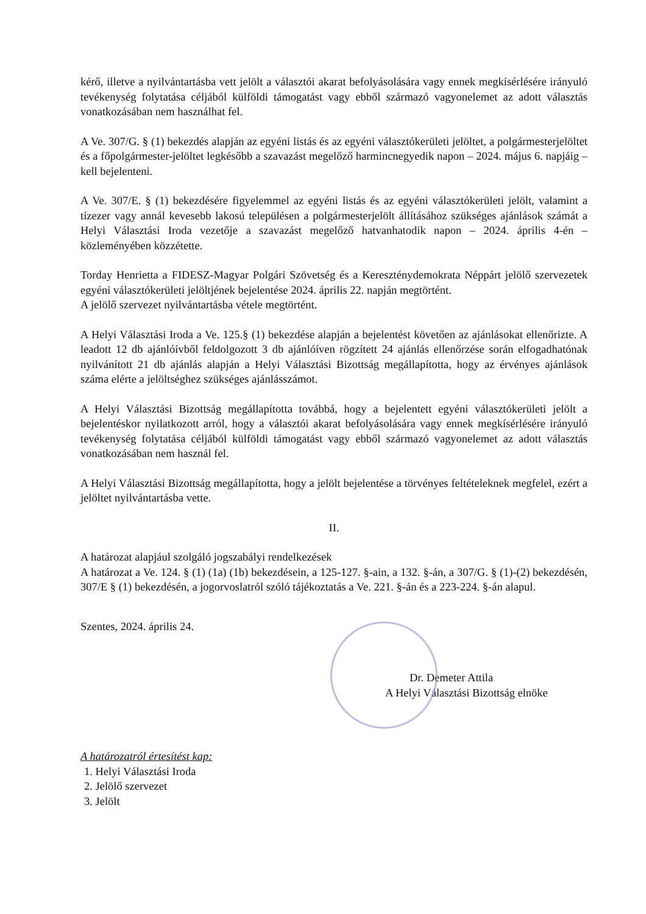kérő, illetve a nyilvántartásba vett jelölt a választói akarat befolyásolására vagy ennek megkísérlésére irányuló tevékenység folytatása céljából külföldi támogatást vagy ebből származó vagyonelemet az adott választás vonatkozásában nem használhat fel.
A Ve. 307/G. § (1) bekezdés alapján az egyéni listás és az egyéni választókerületi jelöltet, a polgármesterjelöltet és a főpolgármester-jelöltet legkésőbb a szavazást megelőző harmincnegyedik napon – 2024. május 6. napjáig – kell bejelenteni.
A Ve. 307/E. § (1) bekezdésére figyelemmel az egyéni listás és az egyéni választókerületi jelölt, valamint a tízezer vagy annál kevesebb lakosú településen a polgármesterjelölt állításához szükséges ajánlások számát a Helyi Választási Iroda vezetője a szavazást megelőző hatvanhatodik napon – 2024. április 4-én – közleményében közzétette.
Torday Henrietta a FIDESZ-Magyar Polgári Szövetség és a Kereszténydemokrata Néppárt jelölő szervezetek egyéni választókerületi jelöltjének bejelentése 2024. április 22. napján megtörtént.
A jelölő szervezet nyilvántartásba vétele megtörtént.
A Helyi Választási Iroda a Ve. 125.§ (1) bekezdése alapján a bejelentést követően az ajánlásokat ellenőrizte. A leadott 12 db ajánlóívből feldolgozott 3 db ajánlóíven rögzített 24 ajánlás ellenőrzése során elfogadhatónak nyilvánított 21 db ajánlás alapján a Helyi Választási Bizottság megállapította, hogy az érvényes ajánlások száma elérte a jelöltséghez szükséges ajánlásszámot.
A Helyi Választási Bizottság megállapította továbbá, hogy a bejelentett egyéni választókerületi jelölt a bejelentéskor nyilatkozott arról, hogy a választói akarat befolyásolására vagy ennek megkísérlésére irányuló tevékenység folytatása céljából külföldi támogatást vagy ebből származó vagyonelemet az adott választás vonatkozásában nem használ fel.
A Helyi Választási Bizottság megállapította, hogy a jelölt bejelentése a törvényes feltételeknek megfelel, ezért a jelöltet nyilvántartásba vette.
II.
A határozat alapjául szolgáló jogszabályi rendelkezések
A határozat a Ve. 124. § (1) (1a) (1b) bekezdésein, a 125-127. §-ain, a 132. §-án, a 307/G. § (1)-(2) bekezdésén, 307/E § (1) bekezdésén, a jogorvoslatról szóló tájékoztatás a Ve. 221. §-án és a 223-224. §-án alapul.
Szentes, 2024. április 24.
Dr. Demeter Attila
A Helyi Választási Bizottság elnöke
A határozatról értesítést kap:
1. Helyi Választási Iroda
2. Jelölő szervezet
3. Jelölt